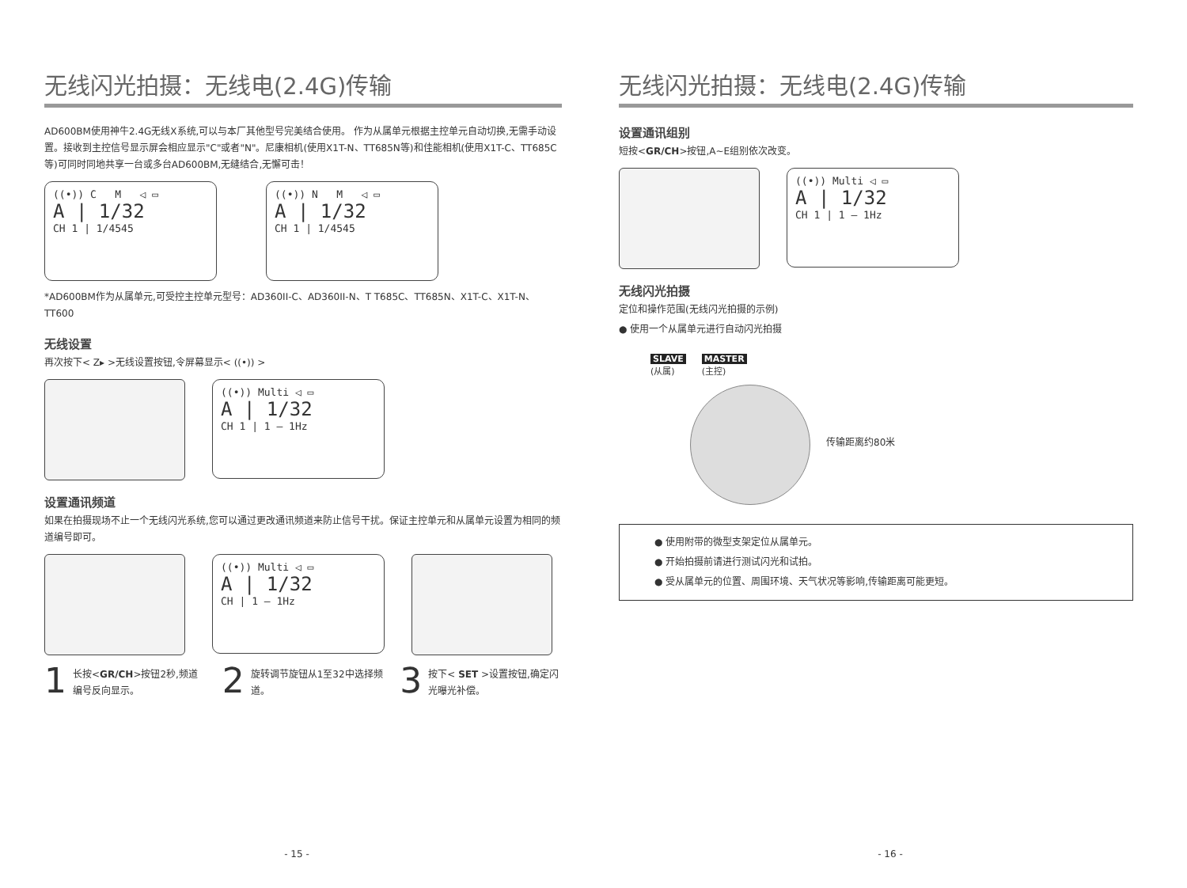无线闪光拍摄：无线电(2.4G)传输
AD600BM使用神牛2.4G无线X系统,可以与本厂其他型号完美结合使用。 作为从属单元根据主控单元自动切换,无需手动设置。接收到主控信号显示屏会相应显示"C"或者"N"。尼康相机(使用X1T-N、TT685N等)和佳能相机(使用X1T-C、TT685C等)可同时同地共享一台或多台AD600BM,无缝结合,无懈可击！
((•)) C M ◁ ▭
A | 1/32
CH 1 | 1/4545
((•)) N M ◁ ▭
A | 1/32
CH 1 | 1/4545
*AD600BM作为从属单元,可受控主控单元型号：AD360II-C、AD360II-N、T T685C、TT685N、X1T-C、X1T-N、TT600
无线设置
再次按下< Z▸ >无线设置按钮,令屏幕显示< ((•)) >
((•)) Multi ◁ ▭
A | 1/32
CH 1 | 1 – 1Hz
设置通讯频道
如果在拍摄现场不止一个无线闪光系统,您可以通过更改通讯频道来防止信号干扰。保证主控单元和从属单元设置为相同的频道编号即可。
((•)) Multi ◁ ▭
A | 1/32
CH | 1 – 1Hz
1
长按<GR/CH>按钮2秒,频道编号反向显示。
2
旋转调节旋钮从1至32中选择频道。
3
按下< SET >设置按钮,确定闪光曝光补偿。
- 15 -
无线闪光拍摄：无线电(2.4G)传输
设置通讯组别
短按<GR/CH>按钮,A~E组别依次改变。
((•)) Multi ◁ ▭
A | 1/32
CH 1 | 1 – 1Hz
无线闪光拍摄
定位和操作范围(无线闪光拍摄的示例)
● 使用一个从属单元进行自动闪光拍摄
SLAVE
(从属)
MASTER
(主控)
传输距离约80米
● 使用附带的微型支架定位从属单元。
● 开始拍摄前请进行测试闪光和试拍。
● 受从属单元的位置、周围环境、天气状况等影响,传输距离可能更短。
- 16 -